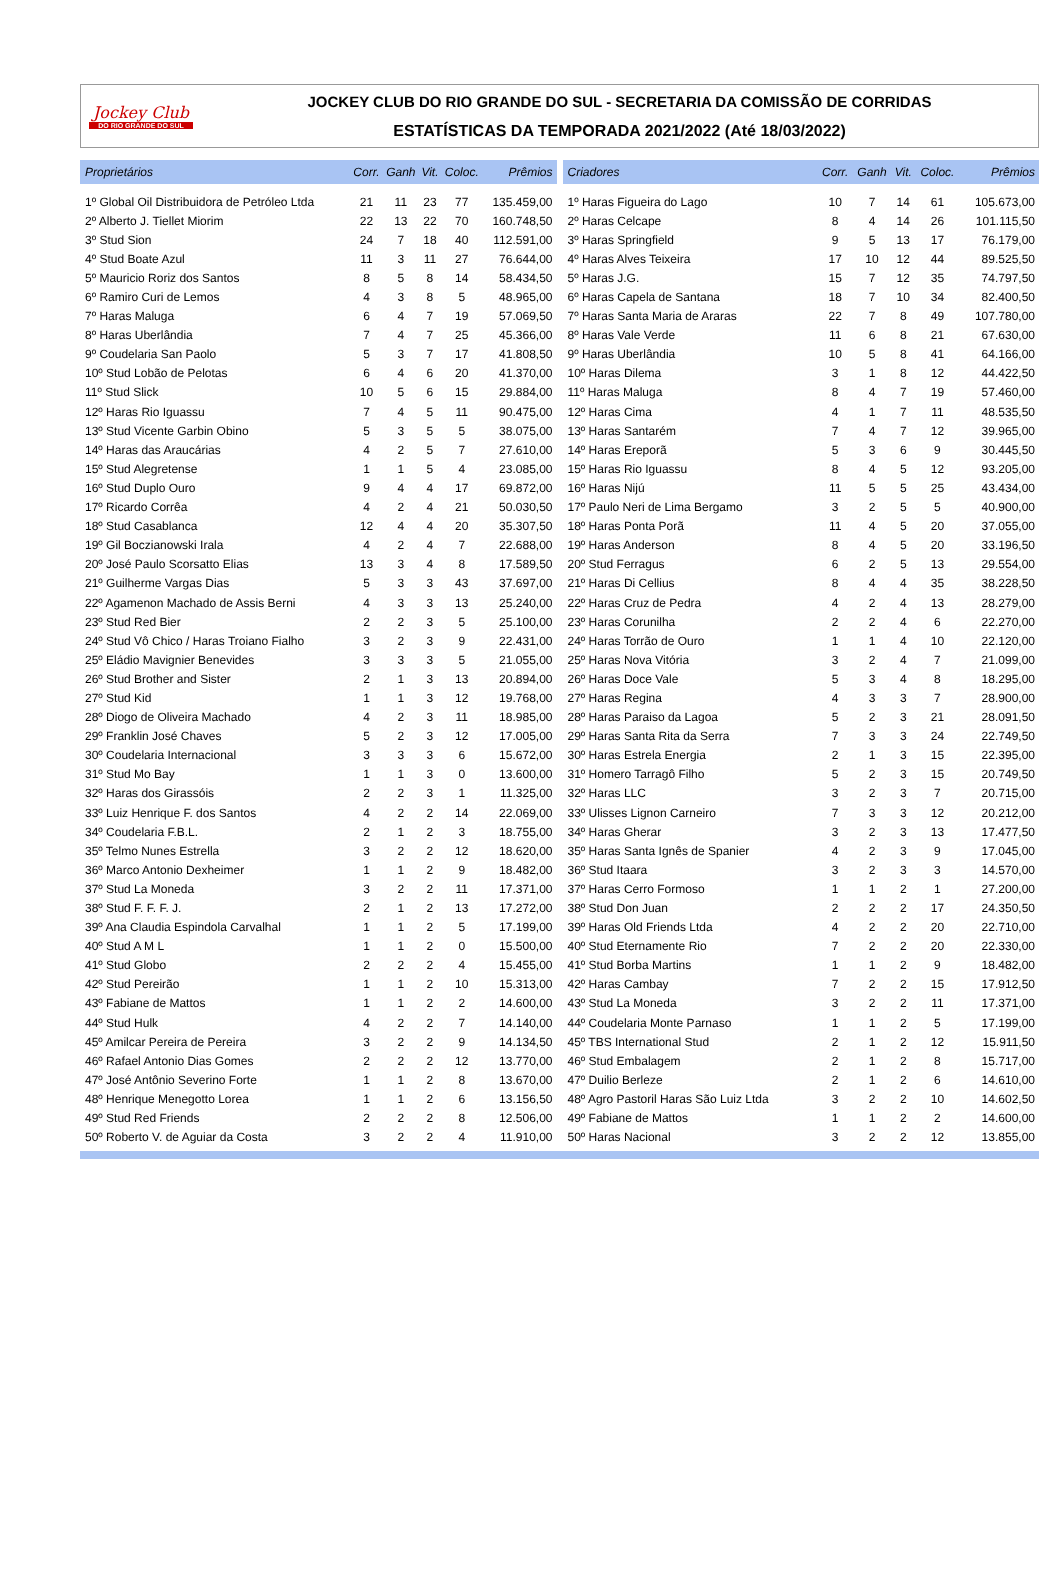Jockey Club
DO RIO GRANDE DO SUL
JOCKEY CLUB DO RIO GRANDE DO SUL - SECRETARIA DA COMISSÃO DE CORRIDAS
ESTATÍSTICAS DA TEMPORADA 2021/2022 (Até 18/03/2022)
| Proprietários | Corr. | Ganh | Vit. | Coloc. | Prêmios |
| --- | --- | --- | --- | --- | --- |
| 1º Global Oil Distribuidora de Petróleo Ltda | 21 | 11 | 23 | 77 | 135.459,00 |
| 2º Alberto J. Tiellet Miorim | 22 | 13 | 22 | 70 | 160.748,50 |
| 3º Stud Sion | 24 | 7 | 18 | 40 | 112.591,00 |
| 4º Stud Boate Azul | 11 | 3 | 11 | 27 | 76.644,00 |
| 5º Mauricio Roriz dos Santos | 8 | 5 | 8 | 14 | 58.434,50 |
| 6º Ramiro Curi de Lemos | 4 | 3 | 8 | 5 | 48.965,00 |
| 7º Haras Maluga | 6 | 4 | 7 | 19 | 57.069,50 |
| 8º Haras Uberlândia | 7 | 4 | 7 | 25 | 45.366,00 |
| 9º Coudelaria San Paolo | 5 | 3 | 7 | 17 | 41.808,50 |
| 10º Stud Lobão de Pelotas | 6 | 4 | 6 | 20 | 41.370,00 |
| 11º Stud Slick | 10 | 5 | 6 | 15 | 29.884,00 |
| 12º Haras Rio Iguassu | 7 | 4 | 5 | 11 | 90.475,00 |
| 13º Stud Vicente Garbin Obino | 5 | 3 | 5 | 5 | 38.075,00 |
| 14º Haras das Araucárias | 4 | 2 | 5 | 7 | 27.610,00 |
| 15º Stud Alegretense | 1 | 1 | 5 | 4 | 23.085,00 |
| 16º Stud Duplo Ouro | 9 | 4 | 4 | 17 | 69.872,00 |
| 17º Ricardo Corrêa | 4 | 2 | 4 | 21 | 50.030,50 |
| 18º Stud Casablanca | 12 | 4 | 4 | 20 | 35.307,50 |
| 19º Gil Boczianowski Irala | 4 | 2 | 4 | 7 | 22.688,00 |
| 20º José Paulo Scorsatto Elias | 13 | 3 | 4 | 8 | 17.589,50 |
| 21º Guilherme Vargas Dias | 5 | 3 | 3 | 43 | 37.697,00 |
| 22º Agamenon Machado de Assis Berni | 4 | 3 | 3 | 13 | 25.240,00 |
| 23º Stud Red Bier | 2 | 2 | 3 | 5 | 25.100,00 |
| 24º Stud Vô Chico / Haras Troiano Fialho | 3 | 2 | 3 | 9 | 22.431,00 |
| 25º Eládio Mavignier Benevides | 3 | 3 | 3 | 5 | 21.055,00 |
| 26º Stud Brother and Sister | 2 | 1 | 3 | 13 | 20.894,00 |
| 27º Stud Kid | 1 | 1 | 3 | 12 | 19.768,00 |
| 28º Diogo de Oliveira Machado | 4 | 2 | 3 | 11 | 18.985,00 |
| 29º Franklin José Chaves | 5 | 2 | 3 | 12 | 17.005,00 |
| 30º Coudelaria Internacional | 3 | 3 | 3 | 6 | 15.672,00 |
| 31º Stud Mo Bay | 1 | 1 | 3 | 0 | 13.600,00 |
| 32º Haras dos Girassóis | 2 | 2 | 3 | 1 | 11.325,00 |
| 33º Luiz Henrique F. dos Santos | 4 | 2 | 2 | 14 | 22.069,00 |
| 34º Coudelaria F.B.L. | 2 | 1 | 2 | 3 | 18.755,00 |
| 35º Telmo Nunes Estrella | 3 | 2 | 2 | 12 | 18.620,00 |
| 36º Marco Antonio Dexheimer | 1 | 1 | 2 | 9 | 18.482,00 |
| 37º Stud La Moneda | 3 | 2 | 2 | 11 | 17.371,00 |
| 38º Stud F. F. F. J. | 2 | 1 | 2 | 13 | 17.272,00 |
| 39º Ana Claudia Espindola Carvalhal | 1 | 1 | 2 | 5 | 17.199,00 |
| 40º Stud A M L | 1 | 1 | 2 | 0 | 15.500,00 |
| 41º Stud Globo | 2 | 2 | 2 | 4 | 15.455,00 |
| 42º Stud Pereirão | 1 | 1 | 2 | 10 | 15.313,00 |
| 43º Fabiane de Mattos | 1 | 1 | 2 | 2 | 14.600,00 |
| 44º Stud Hulk | 4 | 2 | 2 | 7 | 14.140,00 |
| 45º Amilcar Pereira de Pereira | 3 | 2 | 2 | 9 | 14.134,50 |
| 46º Rafael Antonio Dias Gomes | 2 | 2 | 2 | 12 | 13.770,00 |
| 47º José Antônio Severino Forte | 1 | 1 | 2 | 8 | 13.670,00 |
| 48º Henrique Menegotto Lorea | 1 | 1 | 2 | 6 | 13.156,50 |
| 49º Stud Red Friends | 2 | 2 | 2 | 8 | 12.506,00 |
| 50º Roberto V. de Aguiar da Costa | 3 | 2 | 2 | 4 | 11.910,00 |
| Criadores | Corr. | Ganh | Vit. | Coloc. | Prêmios |
| --- | --- | --- | --- | --- | --- |
| 1º Haras Figueira do Lago | 10 | 7 | 14 | 61 | 105.673,00 |
| 2º Haras Celcape | 8 | 4 | 14 | 26 | 101.115,50 |
| 3º Haras Springfield | 9 | 5 | 13 | 17 | 76.179,00 |
| 4º Haras Alves Teixeira | 17 | 10 | 12 | 44 | 89.525,50 |
| 5º Haras J.G. | 15 | 7 | 12 | 35 | 74.797,50 |
| 6º Haras Capela de Santana | 18 | 7 | 10 | 34 | 82.400,50 |
| 7º Haras Santa Maria de Araras | 22 | 7 | 8 | 49 | 107.780,00 |
| 8º Haras Vale Verde | 11 | 6 | 8 | 21 | 67.630,00 |
| 9º Haras Uberlândia | 10 | 5 | 8 | 41 | 64.166,00 |
| 10º Haras Dilema | 3 | 1 | 8 | 12 | 44.422,50 |
| 11º Haras Maluga | 8 | 4 | 7 | 19 | 57.460,00 |
| 12º Haras Cima | 4 | 1 | 7 | 11 | 48.535,50 |
| 13º Haras Santarém | 7 | 4 | 7 | 12 | 39.965,00 |
| 14º Haras Ereporã | 5 | 3 | 6 | 9 | 30.445,50 |
| 15º Haras Rio Iguassu | 8 | 4 | 5 | 12 | 93.205,00 |
| 16º Haras Nijú | 11 | 5 | 5 | 25 | 43.434,00 |
| 17º Paulo Neri de Lima Bergamo | 3 | 2 | 5 | 5 | 40.900,00 |
| 18º Haras Ponta Porã | 11 | 4 | 5 | 20 | 37.055,00 |
| 19º Haras Anderson | 8 | 4 | 5 | 20 | 33.196,50 |
| 20º Stud Ferragus | 6 | 2 | 5 | 13 | 29.554,00 |
| 21º Haras Di Cellius | 8 | 4 | 4 | 35 | 38.228,50 |
| 22º Haras Cruz de Pedra | 4 | 2 | 4 | 13 | 28.279,00 |
| 23º Haras Corunilha | 2 | 2 | 4 | 6 | 22.270,00 |
| 24º Haras Torrão de Ouro | 1 | 1 | 4 | 10 | 22.120,00 |
| 25º Haras Nova Vitória | 3 | 2 | 4 | 7 | 21.099,00 |
| 26º Haras Doce Vale | 5 | 3 | 4 | 8 | 18.295,00 |
| 27º Haras Regina | 4 | 3 | 3 | 7 | 28.900,00 |
| 28º Haras Paraiso da Lagoa | 5 | 2 | 3 | 21 | 28.091,50 |
| 29º Haras Santa Rita da Serra | 7 | 3 | 3 | 24 | 22.749,50 |
| 30º Haras Estrela Energia | 2 | 1 | 3 | 15 | 22.395,00 |
| 31º Homero Tarragô Filho | 5 | 2 | 3 | 15 | 20.749,50 |
| 32º Haras LLC | 3 | 2 | 3 | 7 | 20.715,00 |
| 33º Ulisses Lignon Carneiro | 7 | 3 | 3 | 12 | 20.212,00 |
| 34º Haras Gherar | 3 | 2 | 3 | 13 | 17.477,50 |
| 35º Haras Santa Ignês de Spanier | 4 | 2 | 3 | 9 | 17.045,00 |
| 36º Stud Itaara | 3 | 2 | 3 | 3 | 14.570,00 |
| 37º Haras Cerro Formoso | 1 | 1 | 2 | 1 | 27.200,00 |
| 38º Stud Don Juan | 2 | 2 | 2 | 17 | 24.350,50 |
| 39º Haras Old Friends Ltda | 4 | 2 | 2 | 20 | 22.710,00 |
| 40º Stud Eternamente Rio | 7 | 2 | 2 | 20 | 22.330,00 |
| 41º Stud Borba Martins | 1 | 1 | 2 | 9 | 18.482,00 |
| 42º Haras Cambay | 7 | 2 | 2 | 15 | 17.912,50 |
| 43º Stud La Moneda | 3 | 2 | 2 | 11 | 17.371,00 |
| 44º Coudelaria Monte Parnaso | 1 | 1 | 2 | 5 | 17.199,00 |
| 45º TBS International Stud | 2 | 1 | 2 | 12 | 15.911,50 |
| 46º Stud Embalagem | 2 | 1 | 2 | 8 | 15.717,00 |
| 47º Duilio Berleze | 2 | 1 | 2 | 6 | 14.610,00 |
| 48º Agro Pastoril Haras São Luiz Ltda | 3 | 2 | 2 | 10 | 14.602,50 |
| 49º Fabiane de Mattos | 1 | 1 | 2 | 2 | 14.600,00 |
| 50º Haras Nacional | 3 | 2 | 2 | 12 | 13.855,00 |